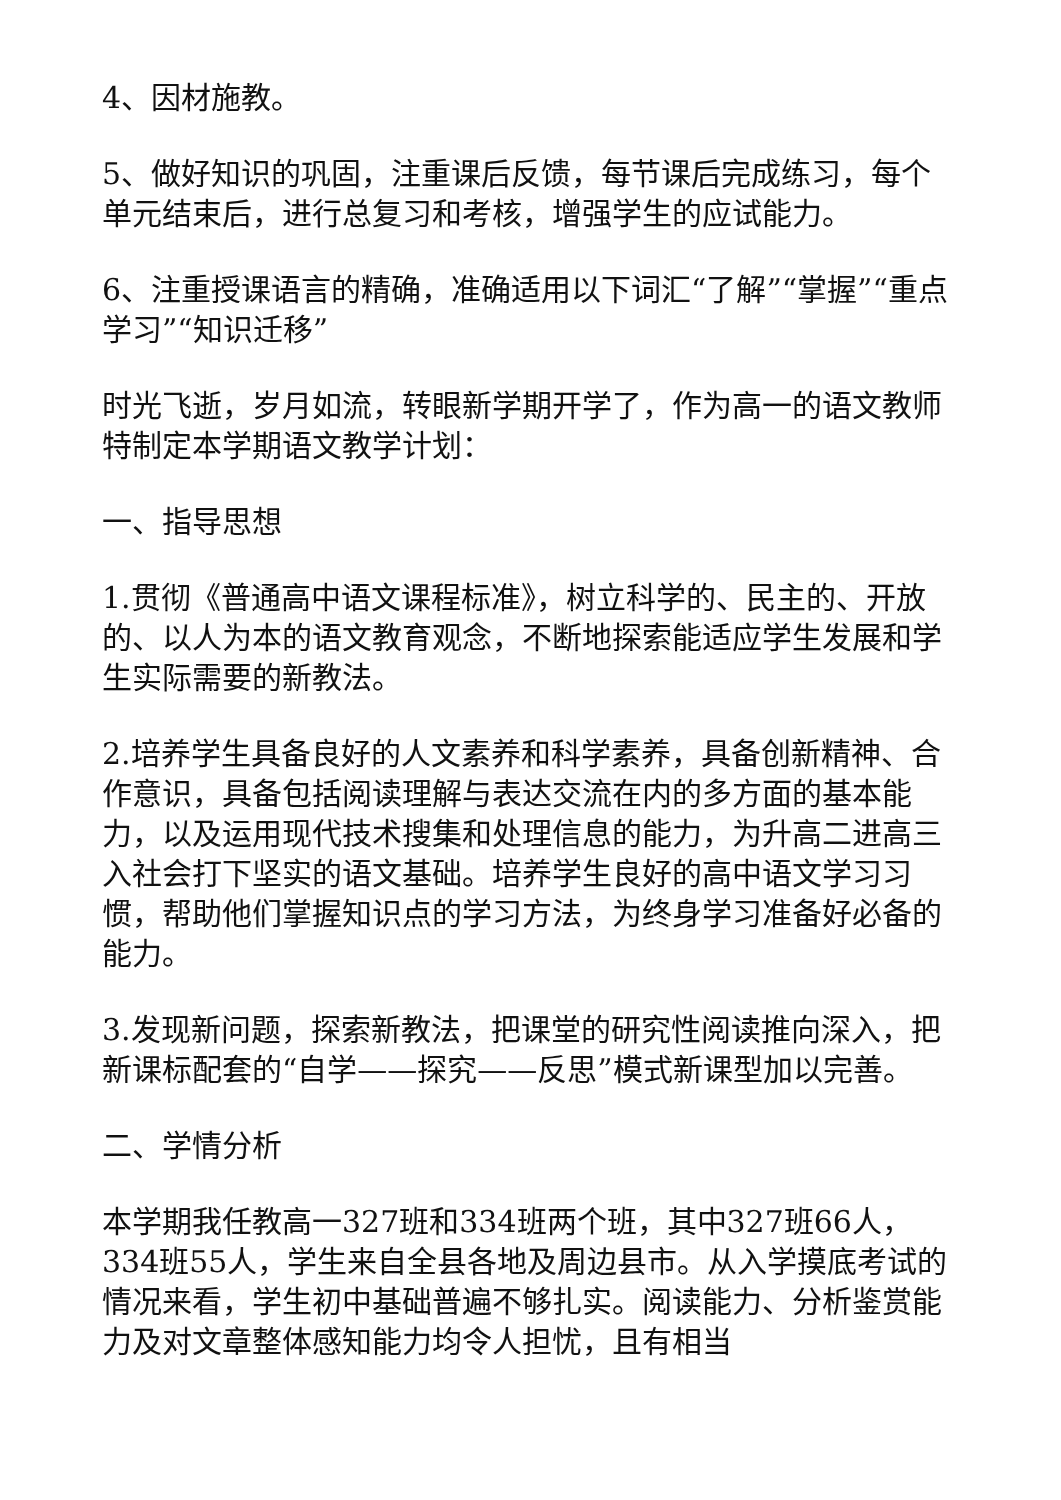4、因材施教。
5、做好知识的巩固，注重课后反馈，每节课后完成练习，每个单元结束后，进行总复习和考核，增强学生的应试能力。
6、注重授课语言的精确，准确适用以下词汇“了解”“掌握”“重点学习”“知识迁移”
时光飞逝，岁月如流，转眼新学期开学了，作为高一的语文教师特制定本学期语文教学计划：
一、指导思想
1.贯彻《普通高中语文课程标准》，树立科学的、民主的、开放的、以人为本的语文教育观念，不断地探索能适应学生发展和学生实际需要的新教法。
2.培养学生具备良好的人文素养和科学素养，具备创新精神、合作意识，具备包括阅读理解与表达交流在内的多方面的基本能力，以及运用现代技术搜集和处理信息的能力，为升高二进高三入社会打下坚实的语文基础。培养学生良好的高中语文学习习惯，帮助他们掌握知识点的学习方法，为终身学习准备好必备的能力。
3.发现新问题，探索新教法，把课堂的研究性阅读推向深入，把新课标配套的“自学——探究——反思”模式新课型加以完善。
二、学情分析
本学期我任教高一327班和334班两个班，其中327班66人，334班55人，学生来自全县各地及周边县市。从入学摸底考试的情况来看，学生初中基础普遍不够扎实。阅读能力、分析鉴赏能力及对文章整体感知能力均令人担忧，且有相当